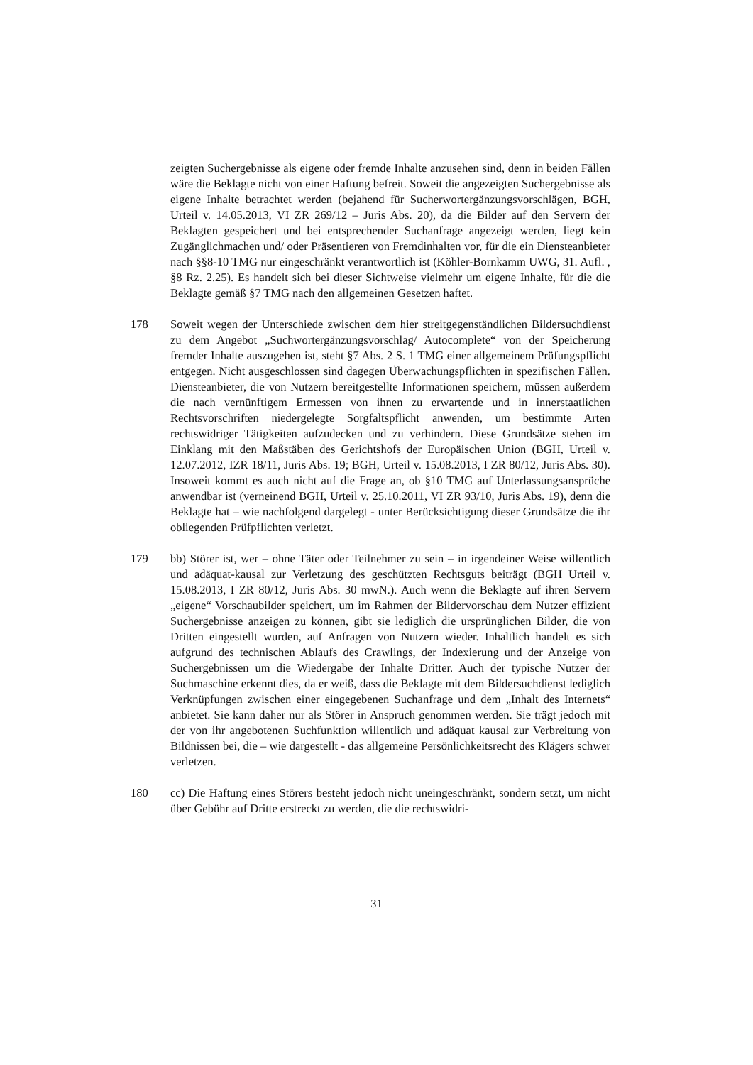zeigten Suchergebnisse als eigene oder fremde Inhalte anzusehen sind, denn in beiden Fällen wäre die Beklagte nicht von einer Haftung befreit. Soweit die angezeigten Suchergebnisse als eigene Inhalte betrachtet werden (bejahend für Sucherwortergänzungsvorschlägen, BGH, Urteil v. 14.05.2013, VI ZR 269/12 – Juris Abs. 20), da die Bilder auf den Servern der Beklagten gespeichert und bei entsprechender Suchanfrage angezeigt werden, liegt kein Zugänglichmachen und/ oder Präsentieren von Fremdinhalten vor, für die ein Diensteanbieter nach §§8-10 TMG nur eingeschränkt verantwortlich ist (Köhler-Bornkamm UWG, 31. Aufl. , §8 Rz. 2.25). Es handelt sich bei dieser Sichtweise vielmehr um eigene Inhalte, für die die Beklagte gemäß §7 TMG nach den allgemeinen Gesetzen haftet.
178 Soweit wegen der Unterschiede zwischen dem hier streitgegenständlichen Bildersuchdienst zu dem Angebot „Suchwortergänzungsvorschlag/ Autocomplete“ von der Speicherung fremder Inhalte auszugehen ist, steht §7 Abs. 2 S. 1 TMG einer allgemeinem Prüfungspflicht entgegen. Nicht ausgeschlossen sind dagegen Überwachungspflichten in spezifischen Fällen. Diensteanbieter, die von Nutzern bereitgestellte Informationen speichern, müssen außerdem die nach vernünftigem Ermessen von ihnen zu erwartende und in innerstaatlichen Rechtsvorschriften niedergelegte Sorgfaltspflicht anwenden, um bestimmte Arten rechtswidriger Tätigkeiten aufzudecken und zu verhindern. Diese Grundsätze stehen im Einklang mit den Maßstäben des Gerichtshofs der Europäischen Union (BGH, Urteil v. 12.07.2012, IZR 18/11, Juris Abs. 19; BGH, Urteil v. 15.08.2013, I ZR 80/12, Juris Abs. 30). Insoweit kommt es auch nicht auf die Frage an, ob §10 TMG auf Unterlassungsansprüche anwendbar ist (verneinend BGH, Urteil v. 25.10.2011, VI ZR 93/10, Juris Abs. 19), denn die Beklagte hat – wie nachfolgend dargelegt - unter Berücksichtigung dieser Grundsätze die ihr obliegenden Prüfpflichten verletzt.
179 bb) Störer ist, wer – ohne Täter oder Teilnehmer zu sein – in irgendeiner Weise willentlich und adäquat-kausal zur Verletzung des geschützten Rechtsguts beiträgt (BGH Urteil v. 15.08.2013, I ZR 80/12, Juris Abs. 30 mwN.). Auch wenn die Beklagte auf ihren Servern „eigene“ Vorschaubilder speichert, um im Rahmen der Bildervorschau dem Nutzer effizient Suchergebnisse anzeigen zu können, gibt sie lediglich die ursprünglichen Bilder, die von Dritten eingestellt wurden, auf Anfragen von Nutzern wieder. Inhaltlich handelt es sich aufgrund des technischen Ablaufs des Crawlings, der Indexierung und der Anzeige von Suchergebnissen um die Wiedergabe der Inhalte Dritter. Auch der typische Nutzer der Suchmaschine erkennt dies, da er weiß, dass die Beklagte mit dem Bildersuchdienst lediglich Verknüpfungen zwischen einer eingegebenen Suchanfrage und dem „Inhalt des Internets“ anbietet. Sie kann daher nur als Störer in Anspruch genommen werden. Sie trägt jedoch mit der von ihr angebotenen Suchfunktion willentlich und adäquat kausal zur Verbreitung von Bildnissen bei, die – wie dargestellt - das allgemeine Persönlichkeitsrecht des Klägers schwer verletzen.
180 cc) Die Haftung eines Störers besteht jedoch nicht uneingeschränkt, sondern setzt, um nicht über Gebühr auf Dritte erstreckt zu werden, die die rechtswidri-
31